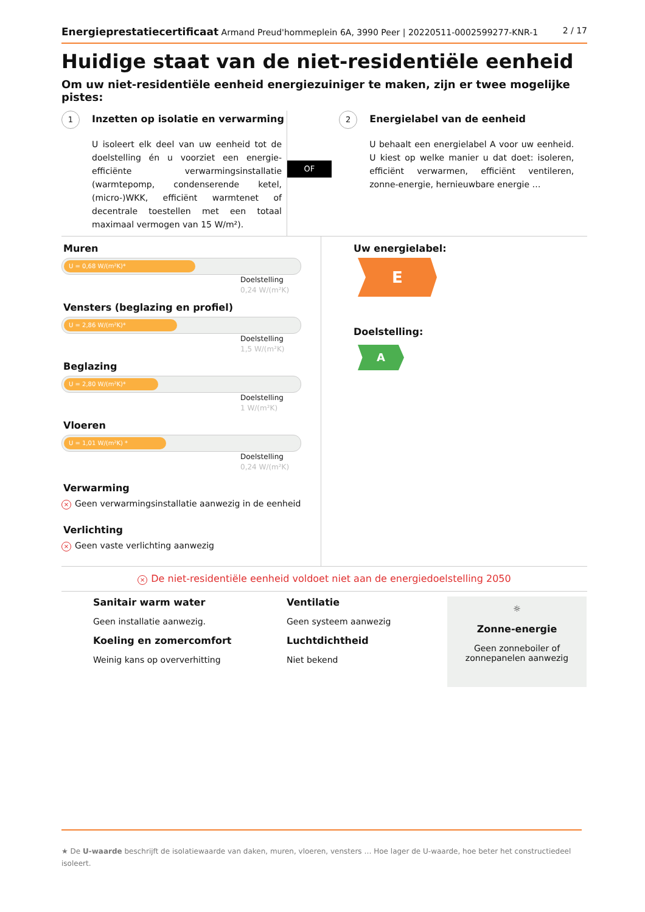Energieprestatiecertificaat Armand Preud'hommeplein 6A, 3990 Peer | 20220511-0002599277-KNR-1
2 / 17
Huidige staat van de niet-residentiële eenheid
Om uw niet-residentiële eenheid energiezuiniger te maken, zijn er twee mogelijke pistes:
1 Inzetten op isolatie en verwarming
U isoleert elk deel van uw eenheid tot de doelstelling én u voorziet een energie-efficiënte verwarmingsinstallatie (warmtepomp, condenserende ketel, (micro-)WKK, efficiënt warmtenet of decentrale toestellen met een totaal maximaal vermogen van 15 W/m²).
OF
2 Energielabel van de eenheid
U behaalt een energielabel A voor uw eenheid. U kiest op welke manier u dat doet: isoleren, efficiënt verwarmen, efficiënt ventileren, zonne-energie, hernieuwbare energie …
Muren
U = 0,68 W/(m²K)*
Doelstelling
0,24 W/(m²K)
Vensters (beglazing en profiel)
U = 2,86 W/(m²K)*
Doelstelling
1,5 W/(m²K)
Beglazing
U = 2,80 W/(m²K)*
Doelstelling
1 W/(m²K)
Vloeren
U = 1,01 W/(m²K) *
Doelstelling
0,24 W/(m²K)
Verwarming
× Geen verwarmingsinstallatie aanwezig in de eenheid
Verlichting
× Geen vaste verlichting aanwezig
Uw energielabel:
E
Doelstelling:
A
× De niet-residentiële eenheid voldoet niet aan de energiedoelstelling 2050
Sanitair warm water
Geen installatie aanwezig.
Koeling en zomercomfort
Weinig kans op oververhitting
Ventilatie
Geen systeem aanwezig
Luchtdichtheid
Niet bekend
☼
Zonne-energie
Geen zonneboiler of
zonnepanelen aanwezig
★ De U-waarde beschrijft de isolatiewaarde van daken, muren, vloeren, vensters … Hoe lager de U-waarde, hoe beter het constructiedeel isoleert.